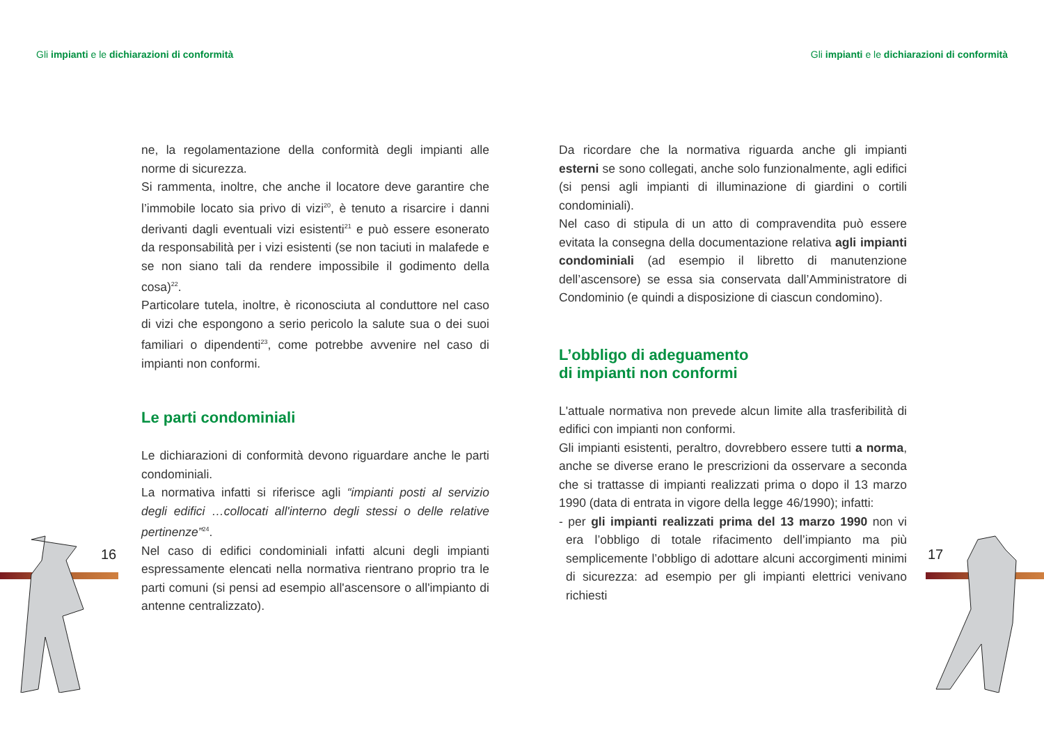Gli impianti e le dichiarazioni di conformità
Gli impianti e le dichiarazioni di conformità
ne, la regolamentazione della conformità degli impianti alle norme di sicurezza.
Si rammenta, inoltre, che anche il locatore deve garantire che l’immobile locato sia privo di vizi<sup>20</sup>, è tenuto a risarcire i danni derivanti dagli eventuali vizi esistenti<sup>21</sup> e può essere esonerato da responsabilità per i vizi esistenti (se non taciuti in malafede e se non siano tali da rendere impossibile il godimento della cosa)<sup>22</sup>.
Particolare tutela, inoltre, è riconosciuta al conduttore nel caso di vizi che espongono a serio pericolo la salute sua o dei suoi familiari o dipendenti<sup>23</sup>, come potrebbe avvenire nel caso di impianti non conformi.
Le parti condominiali
Le dichiarazioni di conformità devono riguardare anche le parti condominiali.
La normativa infatti si riferisce agli “impianti posti al servizio degli edifici …collocati all'interno degli stessi o delle relative pertinenze”<sup>24</sup>.
Nel caso di edifici condominiali infatti alcuni degli impianti espressamente elencati nella normativa rientrano proprio tra le parti comuni (si pensi ad esempio all'ascensore o all'impianto di antenne centralizzato).
Da ricordare che la normativa riguarda anche gli impianti esterni se sono collegati, anche solo funzionalmente, agli edifici (si pensi agli impianti di illuminazione di giardini o cortili condominiali).
Nel caso di stipula di un atto di compravendita può essere evitata la consegna della documentazione relativa agli impianti condominiali (ad esempio il libretto di manutenzione dell’ascensore) se essa sia conservata dall’Amministratore di Condominio (e quindi a disposizione di ciascun condomino).
L’obbligo di adeguamento
di impianti non conformi
L'attuale normativa non prevede alcun limite alla trasferibilità di edifici con impianti non conformi.
Gli impianti esistenti, peraltro, dovrebbero essere tutti a norma, anche se diverse erano le prescrizioni da osservare a seconda che si trattasse di impianti realizzati prima o dopo il 13 marzo 1990 (data di entrata in vigore della legge 46/1990); infatti:
- per gli impianti realizzati prima del 13 marzo 1990 non vi era l’obbligo di totale rifacimento dell’impianto ma più semplicemente l’obbligo di adottare alcuni accorgimenti minimi di sicurezza: ad esempio per gli impianti elettrici venivano richiesti
16 17